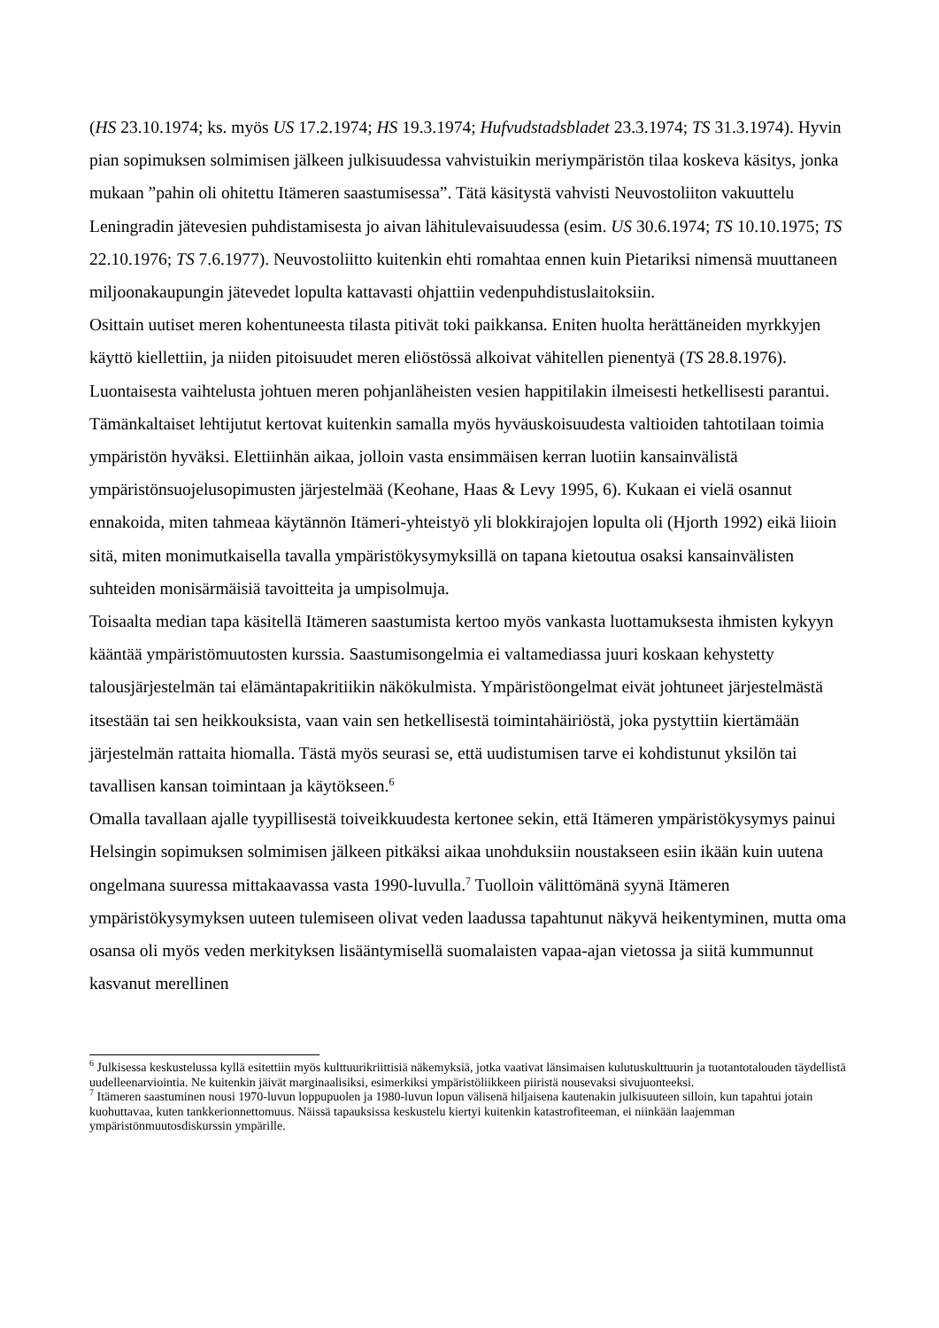(HS 23.10.1974; ks. myös US 17.2.1974; HS 19.3.1974; Hufvudstadsbladet 23.3.1974; TS 31.3.1974). Hyvin pian sopimuksen solmimisen jälkeen julkisuudessa vahvistuikin meriympäristön tilaa koskeva käsitys, jonka mukaan ”pahin oli ohitettu Itämeren saastumisessa”. Tätä käsitystä vahvisti Neuvostoliiton vakuuttelu Leningradin jätevesien puhdistamisesta jo aivan lähitulevaisuudessa (esim. US 30.6.1974; TS 10.10.1975; TS 22.10.1976; TS 7.6.1977). Neuvostoliitto kuitenkin ehti romahtaa ennen kuin Pietariksi nimensä muuttaneen miljoonakaupungin jätevedet lopulta kattavasti ohjattiin vedenpuhdistuslaitoksiin.
Osittain uutiset meren kohentuneesta tilasta pitivät toki paikkansa. Eniten huolta herättäneiden myrkkyjen käyttö kiellettiin, ja niiden pitoisuudet meren eliöstössä alkoivat vähitellen pienentyä (TS 28.8.1976). Luontaisesta vaihtelusta johtuen meren pohjanläheisten vesien happitilakin ilmeisesti hetkellisesti parantui. Tämänkaltaiset lehtijutut kertovat kuitenkin samalla myös hyväuskoisuudesta valtioiden tahtotilaan toimia ympäristön hyväksi. Elettiinhän aikaa, jolloin vasta ensimmäisen kerran luotiin kansainvälistä ympäristönsuojelusopimusten järjestelmää (Keohane, Haas & Levy 1995, 6). Kukaan ei vielä osannut ennakoida, miten tahmeaa käytännön Itämeri-yhteistyö yli blokkirajojen lopulta oli (Hjorth 1992) eikä liioin sitä, miten monimutkaisella tavalla ympäristökysymyksillä on tapana kietoutua osaksi kansainvälisten suhteiden monisärmäisiä tavoitteita ja umpisolmuja.
Toisaalta median tapa käsitellä Itämeren saastumista kertoo myös vankasta luottamuksesta ihmisten kykyyn kääntää ympäristömuutosten kurssia. Saastumisongelmia ei valtamediassa juuri koskaan kehystetty talousjärjestelmän tai elämäntapakritiikin näkökulmista. Ympäristöongelmat eivät johtuneet järjestelmästä itsestään tai sen heikkouksista, vaan vain sen hetkellisestä toimintahäiriöstä, joka pystyttiin kiertämään järjestelmän rattaita hiomalla. Tästä myös seurasi se, että uudistumisen tarve ei kohdistunut yksilön tai tavallisen kansan toimintaan ja käytökseen.<sup>6</sup>
Omalla tavallaan ajalle tyypillisestä toiveikkuudesta kertonee sekin, että Itämeren ympäristökysymys painui Helsingin sopimuksen solmimisen jälkeen pitkäksi aikaa unohduksiin noustakseen esiin ikään kuin uutena ongelmana suuressa mittakaavassa vasta 1990-luvulla.<sup>7</sup> Tuolloin välittömänä syynä Itämeren ympäristökysymyksen uuteen tulemiseen olivat veden laadussa tapahtunut näkyvä heikentyminen, mutta oma osansa oli myös veden merkityksen lisääntymisellä suomalaisten vapaa-ajan vietossa ja siitä kummunnut kasvanut merellinen
<sup>6</sup> Julkisessa keskustelussa kyllä esitettiin myös kulttuurikriittisiä näkemyksiä, jotka vaativat länsimaisen kulutuskulttuurin ja tuotantotalouden täydellistä uudelleenarviointia. Ne kuitenkin jäivät marginaalisiksi, esimerkiksi ympäristöliikkeen piiristä nousevaksi sivujuonteeksi.
<sup>7</sup> Itämeren saastuminen nousi 1970-luvun loppupuolen ja 1980-luvun lopun välisenä hiljaisena kautenakin julkisuuteen silloin, kun tapahtui jotain kuohuttavaa, kuten tankkerionnettomuus. Näissä tapauksissa keskustelu kiertyi kuitenkin katastrofiteeman, ei niinkään laajemman ympäristönmuutosdiskurssin ympärille.